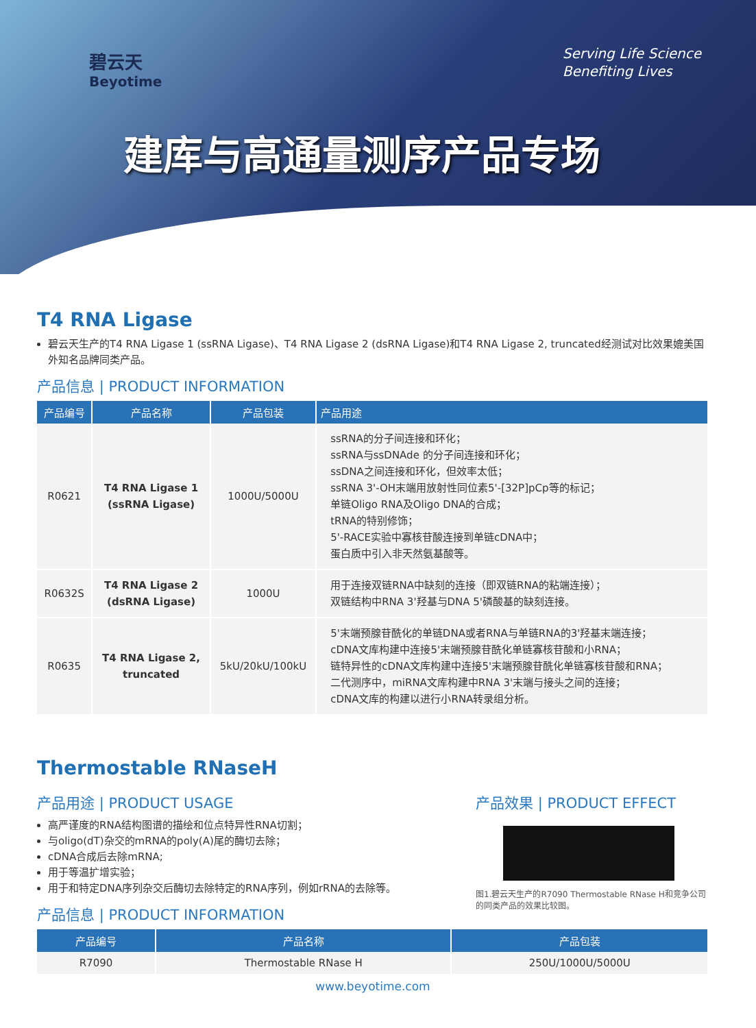碧云天
Beyotime
Serving Life Science
Benefiting Lives
建库与高通量测序产品专场
T4 RNA Ligase
碧云天生产的T4 RNA Ligase 1 (ssRNA Ligase)、T4 RNA Ligase 2 (dsRNA Ligase)和T4 RNA Ligase 2, truncated经测试对比效果媲美国外知名品牌同类产品。
产品信息 | PRODUCT INFORMATION
| 产品编号 | 产品名称 | 产品包装 | 产品用途 |
| --- | --- | --- | --- |
| R0621 | T4 RNA Ligase 1 (ssRNA Ligase) | 1000U/5000U | ssRNA的分子间连接和环化； ssRNA与ssDNAde 的分子间连接和环化； ssDNA之间连接和环化，但效率太低； ssRNA 3'-OH末端用放射性同位素5'-[32P]pCp等的标记； 单链Oligo RNA及Oligo DNA的合成； tRNA的特别修饰； 5'-RACE实验中寡核苷酸连接到单链cDNA中； 蛋白质中引入非天然氨基酸等。 |
| R0632S | T4 RNA Ligase 2 (dsRNA Ligase) | 1000U | 用于连接双链RNA中缺刻的连接（即双链RNA的粘端连接）； 双链结构中RNA 3'羟基与DNA 5'磷酸基的缺刻连接。 |
| R0635 | T4 RNA Ligase 2, truncated | 5kU/20kU/100kU | 5'末端预腺苷酰化的单链DNA或者RNA与单链RNA的3'羟基末端连接； cDNA文库构建中连接5'末端预腺苷酰化单链寡核苷酸和小RNA； 链特异性的cDNA文库构建中连接5'末端预腺苷酰化单链寡核苷酸和RNA； 二代测序中，miRNA文库构建中RNA 3'末端与接头之间的连接； cDNA文库的构建以进行小RNA转录组分析。 |
Thermostable RNaseH
产品用途 | PRODUCT USAGE
高严谨度的RNA结构图谱的描绘和位点特异性RNA切割；
与oligo(dT)杂交的mRNA的poly(A)尾的酶切去除；
cDNA合成后去除mRNA;
用于等温扩增实验；
用于和特定DNA序列杂交后酶切去除特定的RNA序列，例如rRNA的去除等。
产品信息 | PRODUCT INFORMATION
产品效果 | PRODUCT EFFECT
图1.碧云天生产的R7090 Thermostable RNase H和竞争公司的同类产品的效果比较图。
| 产品编号 | 产品名称 | 产品包装 |
| --- | --- | --- |
| R7090 | Thermostable RNase H | 250U/1000U/5000U |
www.beyotime.com